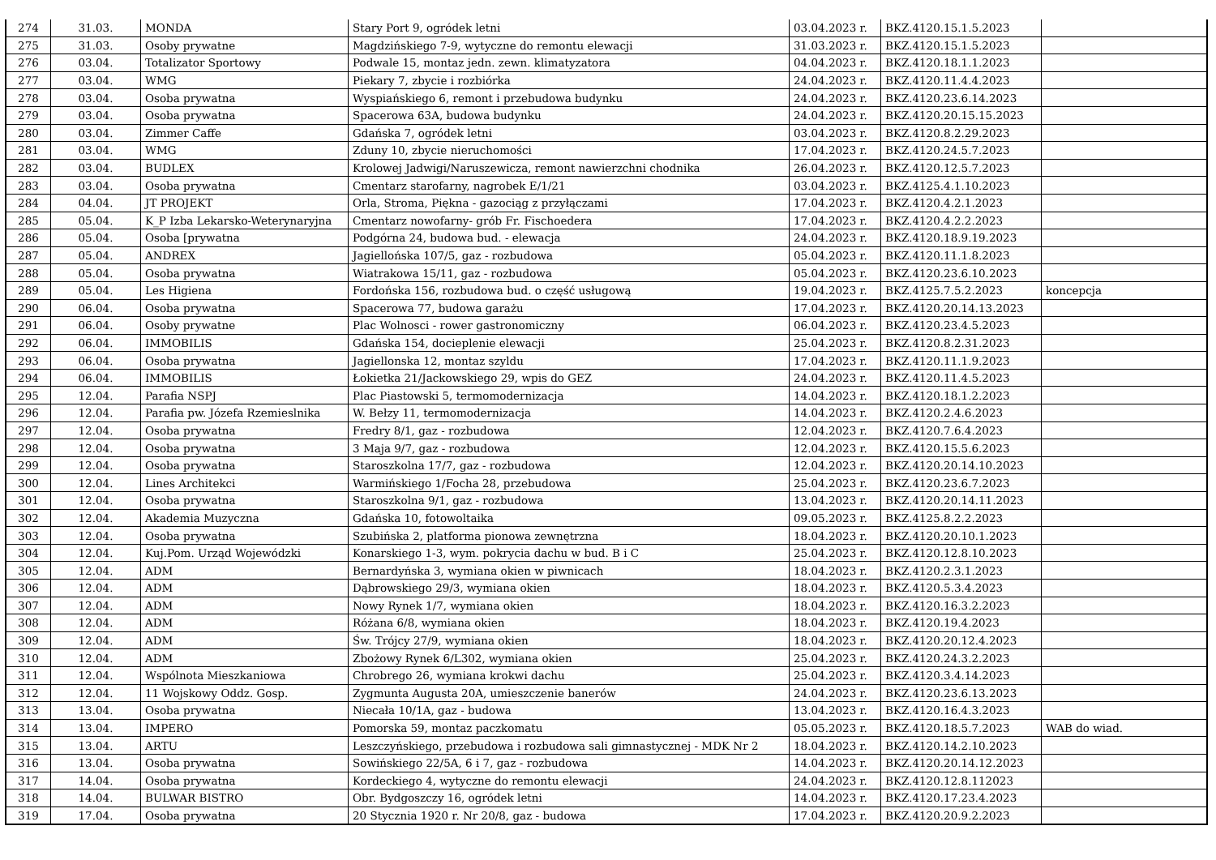| 274 | 31.03. | MONDA | Stary Port 9, ogródek letni | 03.04.2023 r. | BKZ.4120.15.1.5.2023 | |
| 275 | 31.03. | Osoby prywatne | Magdzińskiego 7-9, wytyczne do remontu elewacji | 31.03.2023 r. | BKZ.4120.15.1.5.2023 | |
| 276 | 03.04. | Totalizator Sportowy | Podwale 15, montaz jedn. zewn. klimatyzatora | 04.04.2023 r. | BKZ.4120.18.1.1.2023 | |
| 277 | 03.04. | WMG | Piekary 7, zbycie i rozbiórka | 24.04.2023 r. | BKZ.4120.11.4.4.2023 | |
| 278 | 03.04. | Osoba prywatna | Wyspiańskiego 6, remont i przebudowa budynku | 24.04.2023 r. | BKZ.4120.23.6.14.2023 | |
| 279 | 03.04. | Osoba prywatna | Spacerowa 63A, budowa budynku | 24.04.2023 r. | BKZ.4120.20.15.15.2023 | |
| 280 | 03.04. | Zimmer Caffe | Gdańska 7, ogródek letni | 03.04.2023 r. | BKZ.4120.8.2.29.2023 | |
| 281 | 03.04. | WMG | Zduny 10, zbycie nieruchomości | 17.04.2023 r. | BKZ.4120.24.5.7.2023 | |
| 282 | 03.04. | BUDLEX | Krolowej Jadwigi/Naruszewicza, remont nawierzchni chodnika | 26.04.2023 r. | BKZ.4120.12.5.7.2023 | |
| 283 | 03.04. | Osoba prywatna | Cmentarz starofarny, nagrobek E/1/21 | 03.04.2023 r. | BKZ.4125.4.1.10.2023 | |
| 284 | 04.04. | JT PROJEKT | Orla, Stroma, Piękna - gazociąg z przyłączami | 17.04.2023 r. | BKZ.4120.4.2.1.2023 | |
| 285 | 05.04. | K_P Izba Lekarsko-Weterynaryjna | Cmentarz nowofarny- grób Fr. Fischoedera | 17.04.2023 r. | BKZ.4120.4.2.2.2023 | |
| 286 | 05.04. | Osoba [prywatna | Podgórna 24, budowa bud. - elewacja | 24.04.2023 r. | BKZ.4120.18.9.19.2023 | |
| 287 | 05.04. | ANDREX | Jagiellońska 107/5, gaz - rozbudowa | 05.04.2023 r. | BKZ.4120.11.1.8.2023 | |
| 288 | 05.04. | Osoba prywatna | Wiatrakowa 15/11, gaz - rozbudowa | 05.04.2023 r. | BKZ.4120.23.6.10.2023 | |
| 289 | 05.04. | Les Higiena | Fordońska 156, rozbudowa bud. o część usługową | 19.04.2023 r. | BKZ.4125.7.5.2.2023 | koncepcja |
| 290 | 06.04. | Osoba prywatna | Spacerowa 77, budowa garażu | 17.04.2023 r. | BKZ.4120.20.14.13.2023 | |
| 291 | 06.04. | Osoby prywatne | Plac Wolnosci - rower gastronomiczny | 06.04.2023 r. | BKZ.4120.23.4.5.2023 | |
| 292 | 06.04. | IMMOBILIS | Gdańska 154, docieplenie elewacji | 25.04.2023 r. | BKZ.4120.8.2.31.2023 | |
| 293 | 06.04. | Osoba prywatna | Jagiellonska 12, montaz szyldu | 17.04.2023 r. | BKZ.4120.11.1.9.2023 | |
| 294 | 06.04. | IMMOBILIS | Łokietka 21/Jackowskiego 29, wpis do GEZ | 24.04.2023 r. | BKZ.4120.11.4.5.2023 | |
| 295 | 12.04. | Parafia NSPJ | Plac Piastowski 5, termomodernizacja | 14.04.2023 r. | BKZ.4120.18.1.2.2023 | |
| 296 | 12.04. | Parafia pw. Józefa Rzemieslnika | W. Bełzy 11, termomodernizacja | 14.04.2023 r. | BKZ.4120.2.4.6.2023 | |
| 297 | 12.04. | Osoba prywatna | Fredry 8/1, gaz - rozbudowa | 12.04.2023 r. | BKZ.4120.7.6.4.2023 | |
| 298 | 12.04. | Osoba prywatna | 3 Maja 9/7, gaz - rozbudowa | 12.04.2023 r. | BKZ.4120.15.5.6.2023 | |
| 299 | 12.04. | Osoba prywatna | Staroszkolna 17/7, gaz - rozbudowa | 12.04.2023 r. | BKZ.4120.20.14.10.2023 | |
| 300 | 12.04. | Lines Architekci | Warmińskiego 1/Focha 28, przebudowa | 25.04.2023 r. | BKZ.4120.23.6.7.2023 | |
| 301 | 12.04. | Osoba prywatna | Staroszkolna 9/1, gaz - rozbudowa | 13.04.2023 r. | BKZ.4120.20.14.11.2023 | |
| 302 | 12.04. | Akademia Muzyczna | Gdańska 10, fotowoltaika | 09.05.2023 r. | BKZ.4125.8.2.2.2023 | |
| 303 | 12.04. | Osoba prywatna | Szubińska 2, platforma pionowa zewnętrzna | 18.04.2023 r. | BKZ.4120.20.10.1.2023 | |
| 304 | 12.04. | Kuj.Pom. Urząd Wojewódzki | Konarskiego 1-3, wym. pokrycia dachu w bud. B i C | 25.04.2023 r. | BKZ.4120.12.8.10.2023 | |
| 305 | 12.04. | ADM | Bernardyńska 3, wymiana okien w piwnicach | 18.04.2023 r. | BKZ.4120.2.3.1.2023 | |
| 306 | 12.04. | ADM | Dąbrowskiego 29/3, wymiana okien | 18.04.2023 r. | BKZ.4120.5.3.4.2023 | |
| 307 | 12.04. | ADM | Nowy Rynek 1/7, wymiana okien | 18.04.2023 r. | BKZ.4120.16.3.2.2023 | |
| 308 | 12.04. | ADM | Różana 6/8, wymiana okien | 18.04.2023 r. | BKZ.4120.19.4.2023 | |
| 309 | 12.04. | ADM | Św. Trójcy 27/9, wymiana okien | 18.04.2023 r. | BKZ.4120.20.12.4.2023 | |
| 310 | 12.04. | ADM | Zbożowy Rynek 6/L302, wymiana okien | 25.04.2023 r. | BKZ.4120.24.3.2.2023 | |
| 311 | 12.04. | Wspólnota Mieszkaniowa | Chrobrego 26, wymiana krokwi dachu | 25.04.2023 r. | BKZ.4120.3.4.14.2023 | |
| 312 | 12.04. | 11 Wojskowy Oddz. Gosp. | Zygmunta Augusta 20A, umieszczenie banerów | 24.04.2023 r. | BKZ.4120.23.6.13.2023 | |
| 313 | 13.04. | Osoba prywatna | Niecała 10/1A, gaz - budowa | 13.04.2023 r. | BKZ.4120.16.4.3.2023 | |
| 314 | 13.04. | IMPERO | Pomorska 59, montaz paczkomatu | 05.05.2023 r. | BKZ.4120.18.5.7.2023 | WAB do wiad. |
| 315 | 13.04. | ARTU | Leszczyńskiego, przebudowa i rozbudowa sali gimnastycznej - MDK Nr 2 | 18.04.2023 r. | BKZ.4120.14.2.10.2023 | |
| 316 | 13.04. | Osoba prywatna | Sowińskiego 22/5A, 6 i 7, gaz - rozbudowa | 14.04.2023 r. | BKZ.4120.20.14.12.2023 | |
| 317 | 14.04. | Osoba prywatna | Kordeckiego 4, wytyczne do remontu elewacji | 24.04.2023 r. | BKZ.4120.12.8.112023 | |
| 318 | 14.04. | BULWAR BISTRO | Obr. Bydgoszczy 16, ogródek letni | 14.04.2023 r. | BKZ.4120.17.23.4.2023 | |
| 319 | 17.04. | Osoba prywatna | 20 Stycznia 1920 r. Nr 20/8, gaz - budowa | 17.04.2023 r. | BKZ.4120.20.9.2.2023 | |